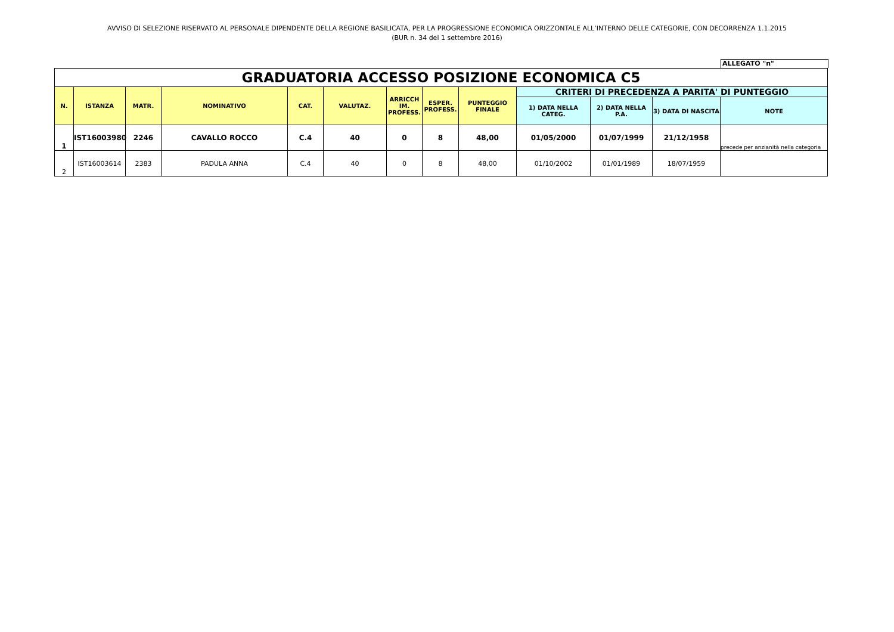AVVISO DI SELEZIONE RISERVATO AL PERSONALE DIPENDENTE DELLA REGIONE BASILICATA, PER LA PROGRESSIONE ECONOMICA ORIZZONTALE ALL’INTERNO DELLE CATEGORIE, CON DECORRENZA 1.1.2015
(BUR n. 34 del 1 settembre 2016)
ALLEGATO "n"
| GRADUATORIA ACCESSO POSIZIONE ECONOMICA C5 | | | | | | | | | | | | |
| N. | ISTANZA | MATR. | NOMINATIVO | CAT. | VALUTAZ. | ARRICCH IM. PROFESS. | ESPER. PROFESS. | PUNTEGGIO FINALE | CRITERI DI PRECEDENZA A PARITA' DI PUNTEGGIO | | | |
| | | | | | | | | | 1) DATA NELLA CATEG. | 2) DATA NELLA P.A. | 3) DATA DI NASCITA | NOTE |
| 1 | IST16003980 | 2246 | CAVALLO ROCCO | C.4 | 40 | 0 | 8 | 48,00 | 01/05/2000 | 01/07/1999 | 21/12/1958 | precede per anzianità nella categoria |
| 2 | IST16003614 | 2383 | PADULA ANNA | C.4 | 40 | 0 | 8 | 48,00 | 01/10/2002 | 01/01/1989 | 18/07/1959 | |